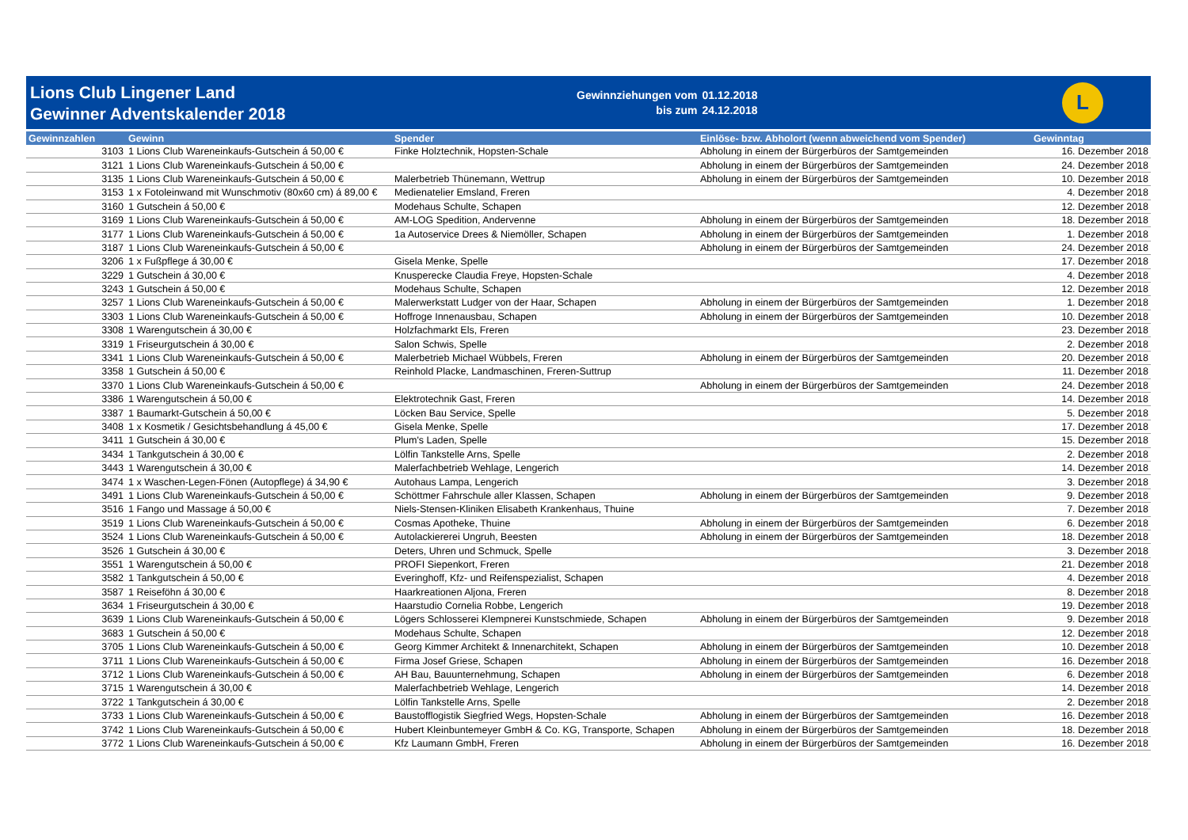Lions Club Lingener Land
Gewinner Adventskalender 2018
Gewinnziehungen vom
bis zum
01.12.2018
24.12.2018
L
| Gewinnzahlen | Gewinn | Spender | Einlöse- bzw. Abholort (wenn abweichend vom Spender) | Gewinntag |
| --- | --- | --- | --- | --- |
| 3103 | 1 Lions Club Wareneinkaufs-Gutschein á 50,00 € | Finke Holztechnik, Hopsten-Schale | Abholung in einem der Bürgerbüros der Samtgemeinden | 16. Dezember 2018 |
| 3121 | 1 Lions Club Wareneinkaufs-Gutschein á 50,00 € | | Abholung in einem der Bürgerbüros der Samtgemeinden | 24. Dezember 2018 |
| 3135 | 1 Lions Club Wareneinkaufs-Gutschein á 50,00 € | Malerbetrieb Thünemann, Wettrup | Abholung in einem der Bürgerbüros der Samtgemeinden | 10. Dezember 2018 |
| 3153 | 1 x Fotoleinwand mit Wunschmotiv (80x60 cm) á 89,00 € | Medienatelier Emsland, Freren | | 4. Dezember 2018 |
| 3160 | 1 Gutschein á 50,00 € | Modehaus Schulte, Schapen | | 12. Dezember 2018 |
| 3169 | 1 Lions Club Wareneinkaufs-Gutschein á 50,00 € | AM-LOG Spedition, Andervenne | Abholung in einem der Bürgerbüros der Samtgemeinden | 18. Dezember 2018 |
| 3177 | 1 Lions Club Wareneinkaufs-Gutschein á 50,00 € | 1a Autoservice Drees & Niemöller, Schapen | Abholung in einem der Bürgerbüros der Samtgemeinden | 1. Dezember 2018 |
| 3187 | 1 Lions Club Wareneinkaufs-Gutschein á 50,00 € | | Abholung in einem der Bürgerbüros der Samtgemeinden | 24. Dezember 2018 |
| 3206 | 1 x Fußpflege á 30,00 € | Gisela Menke, Spelle | | 17. Dezember 2018 |
| 3229 | 1 Gutschein á 30,00 € | Knusperecke Claudia Freye, Hopsten-Schale | | 4. Dezember 2018 |
| 3243 | 1 Gutschein á 50,00 € | Modehaus Schulte, Schapen | | 12. Dezember 2018 |
| 3257 | 1 Lions Club Wareneinkaufs-Gutschein á 50,00 € | Malerwerkstatt Ludger von der Haar, Schapen | Abholung in einem der Bürgerbüros der Samtgemeinden | 1. Dezember 2018 |
| 3303 | 1 Lions Club Wareneinkaufs-Gutschein á 50,00 € | Hoffroge Innenausbau, Schapen | Abholung in einem der Bürgerbüros der Samtgemeinden | 10. Dezember 2018 |
| 3308 | 1 Warengutschein á 30,00 € | Holzfachmarkt Els, Freren | | 23. Dezember 2018 |
| 3319 | 1 Friseurgutschein á 30,00 € | Salon Schwis, Spelle | | 2. Dezember 2018 |
| 3341 | 1 Lions Club Wareneinkaufs-Gutschein á 50,00 € | Malerbetrieb Michael Wübbels, Freren | Abholung in einem der Bürgerbüros der Samtgemeinden | 20. Dezember 2018 |
| 3358 | 1 Gutschein á 50,00 € | Reinhold Placke, Landmaschinen, Freren-Suttrup | | 11. Dezember 2018 |
| 3370 | 1 Lions Club Wareneinkaufs-Gutschein á 50,00 € | | Abholung in einem der Bürgerbüros der Samtgemeinden | 24. Dezember 2018 |
| 3386 | 1 Warengutschein á 50,00 € | Elektrotechnik Gast, Freren | | 14. Dezember 2018 |
| 3387 | 1 Baumarkt-Gutschein á 50,00 € | Löcken Bau Service, Spelle | | 5. Dezember 2018 |
| 3408 | 1 x Kosmetik / Gesichtsbehandlung á 45,00 € | Gisela Menke, Spelle | | 17. Dezember 2018 |
| 3411 | 1 Gutschein á 30,00 € | Plum's Laden, Spelle | | 15. Dezember 2018 |
| 3434 | 1 Tankgutschein á 30,00 € | Lölfin Tankstelle Arns, Spelle | | 2. Dezember 2018 |
| 3443 | 1 Warengutschein á 30,00 € | Malerfachbetrieb Wehlage, Lengerich | | 14. Dezember 2018 |
| 3474 | 1 x Waschen-Legen-Fönen (Autopflege) á 34,90 € | Autohaus Lampa, Lengerich | | 3. Dezember 2018 |
| 3491 | 1 Lions Club Wareneinkaufs-Gutschein á 50,00 € | Schöttmer Fahrschule aller Klassen, Schapen | Abholung in einem der Bürgerbüros der Samtgemeinden | 9. Dezember 2018 |
| 3516 | 1 Fango und Massage á 50,00 € | Niels-Stensen-Kliniken Elisabeth Krankenhaus, Thuine | | 7. Dezember 2018 |
| 3519 | 1 Lions Club Wareneinkaufs-Gutschein á 50,00 € | Cosmas Apotheke, Thuine | Abholung in einem der Bürgerbüros der Samtgemeinden | 6. Dezember 2018 |
| 3524 | 1 Lions Club Wareneinkaufs-Gutschein á 50,00 € | Autolackiererei Ungruh, Beesten | Abholung in einem der Bürgerbüros der Samtgemeinden | 18. Dezember 2018 |
| 3526 | 1 Gutschein á 30,00 € | Deters, Uhren und Schmuck, Spelle | | 3. Dezember 2018 |
| 3551 | 1 Warengutschein á 50,00 € | PROFI Siepenkort, Freren | | 21. Dezember 2018 |
| 3582 | 1 Tankgutschein á 50,00 € | Everinghoff, Kfz- und Reifenspezialist, Schapen | | 4. Dezember 2018 |
| 3587 | 1 Reiseföhn á 30,00 € | Haarkreationen Aljona, Freren | | 8. Dezember 2018 |
| 3634 | 1 Friseurgutschein á 30,00 € | Haarstudio Cornelia Robbe, Lengerich | | 19. Dezember 2018 |
| 3639 | 1 Lions Club Wareneinkaufs-Gutschein á 50,00 € | Lögers Schlosserei Klempnerei Kunstschmiede, Schapen | Abholung in einem der Bürgerbüros der Samtgemeinden | 9. Dezember 2018 |
| 3683 | 1 Gutschein á 50,00 € | Modehaus Schulte, Schapen | | 12. Dezember 2018 |
| 3705 | 1 Lions Club Wareneinkaufs-Gutschein á 50,00 € | Georg Kimmer Architekt & Innenarchitekt, Schapen | Abholung in einem der Bürgerbüros der Samtgemeinden | 10. Dezember 2018 |
| 3711 | 1 Lions Club Wareneinkaufs-Gutschein á 50,00 € | Firma Josef Griese, Schapen | Abholung in einem der Bürgerbüros der Samtgemeinden | 16. Dezember 2018 |
| 3712 | 1 Lions Club Wareneinkaufs-Gutschein á 50,00 € | AH Bau, Bauunternehmung, Schapen | Abholung in einem der Bürgerbüros der Samtgemeinden | 6. Dezember 2018 |
| 3715 | 1 Warengutschein á 30,00 € | Malerfachbetrieb Wehlage, Lengerich | | 14. Dezember 2018 |
| 3722 | 1 Tankgutschein á 30,00 € | Lölfin Tankstelle Arns, Spelle | | 2. Dezember 2018 |
| 3733 | 1 Lions Club Wareneinkaufs-Gutschein á 50,00 € | Baustofflogistik Siegfried Wegs, Hopsten-Schale | Abholung in einem der Bürgerbüros der Samtgemeinden | 16. Dezember 2018 |
| 3742 | 1 Lions Club Wareneinkaufs-Gutschein á 50,00 € | Hubert Kleinbuntemeyer GmbH & Co. KG, Transporte, Schapen | Abholung in einem der Bürgerbüros der Samtgemeinden | 18. Dezember 2018 |
| 3772 | 1 Lions Club Wareneinkaufs-Gutschein á 50,00 € | Kfz Laumann GmbH, Freren | Abholung in einem der Bürgerbüros der Samtgemeinden | 16. Dezember 2018 |